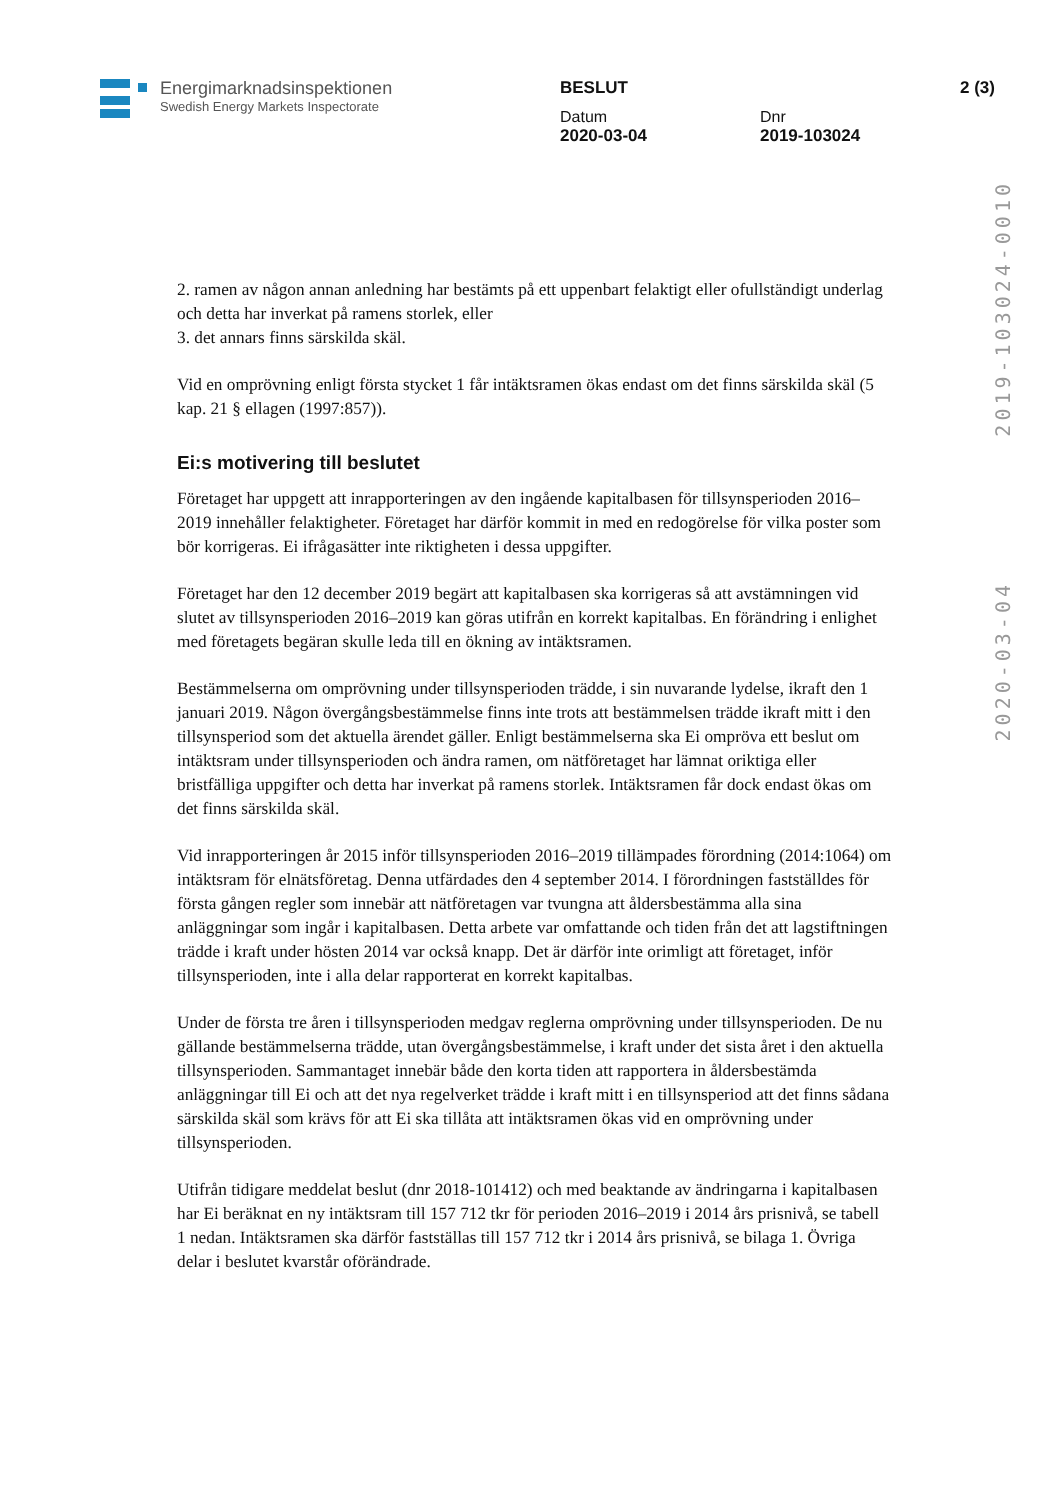Energimarknadsinspektionen
Swedish Energy Markets Inspectorate
BESLUT
Datum
2020-03-04
Dnr
2019-103024
2 (3)
2020-03-04 2019-103024-0010
2. ramen av någon annan anledning har bestämts på ett uppenbart felaktigt eller ofullständigt underlag och detta har inverkat på ramens storlek, eller
3. det annars finns särskilda skäl.
Vid en omprövning enligt första stycket 1 får intäktsramen ökas endast om det finns särskilda skäl (5 kap. 21 § ellagen (1997:857)).
Ei:s motivering till beslutet
Företaget har uppgett att inrapporteringen av den ingående kapitalbasen för tillsynsperioden 2016–2019 innehåller felaktigheter. Företaget har därför kommit in med en redogörelse för vilka poster som bör korrigeras. Ei ifrågasätter inte riktigheten i dessa uppgifter.
Företaget har den 12 december 2019 begärt att kapitalbasen ska korrigeras så att avstämningen vid slutet av tillsynsperioden 2016–2019 kan göras utifrån en korrekt kapitalbas. En förändring i enlighet med företagets begäran skulle leda till en ökning av intäktsramen.
Bestämmelserna om omprövning under tillsynsperioden trädde, i sin nuvarande lydelse, ikraft den 1 januari 2019. Någon övergångsbestämmelse finns inte trots att bestämmelsen trädde ikraft mitt i den tillsynsperiod som det aktuella ärendet gäller. Enligt bestämmelserna ska Ei ompröva ett beslut om intäktsram under tillsynsperioden och ändra ramen, om nätföretaget har lämnat oriktiga eller bristfälliga uppgifter och detta har inverkat på ramens storlek. Intäktsramen får dock endast ökas om det finns särskilda skäl.
Vid inrapporteringen år 2015 inför tillsynsperioden 2016–2019 tillämpades förordning (2014:1064) om intäktsram för elnätsföretag. Denna utfärdades den 4 september 2014. I förordningen fastställdes för första gången regler som innebär att nätföretagen var tvungna att åldersbestämma alla sina anläggningar som ingår i kapitalbasen. Detta arbete var omfattande och tiden från det att lagstiftningen trädde i kraft under hösten 2014 var också knapp. Det är därför inte orimligt att företaget, inför tillsynsperioden, inte i alla delar rapporterat en korrekt kapitalbas.
Under de första tre åren i tillsynsperioden medgav reglerna omprövning under tillsynsperioden. De nu gällande bestämmelserna trädde, utan övergångsbestämmelse, i kraft under det sista året i den aktuella tillsynsperioden. Sammantaget innebär både den korta tiden att rapportera in åldersbestämda anläggningar till Ei och att det nya regelverket trädde i kraft mitt i en tillsynsperiod att det finns sådana särskilda skäl som krävs för att Ei ska tillåta att intäktsramen ökas vid en omprövning under tillsynsperioden.
Utifrån tidigare meddelat beslut (dnr 2018-101412) och med beaktande av ändringarna i kapitalbasen har Ei beräknat en ny intäktsram till 157 712 tkr för perioden 2016–2019 i 2014 års prisnivå, se tabell 1 nedan. Intäktsramen ska därför fastställas till 157 712 tkr i 2014 års prisnivå, se bilaga 1. Övriga delar i beslutet kvarstår oförändrade.